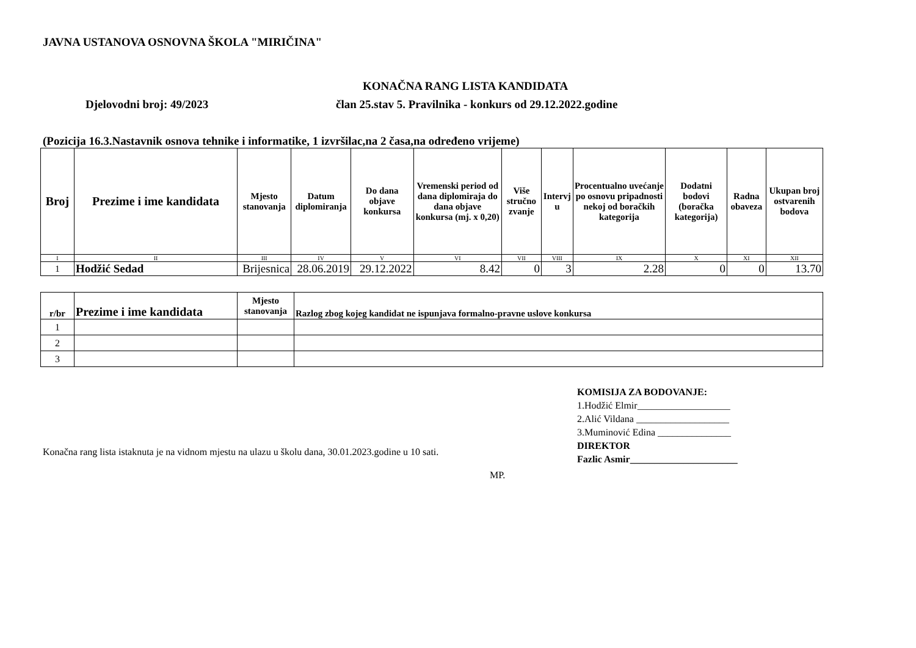JAVNA USTANOVA OSNOVNA ŠKOLA "MIRIČINA"
KONAČNA RANG LISTA KANDIDATA
Djelovodni broj: 49/2023 član 25.stav 5. Pravilnika - konkurs od 29.12.2022.godine
(Pozicija 16.3.Nastavnik osnova tehnike i informatike, 1 izvršilac,na 2 časa,na određeno vrijeme)
| Broj | Prezime i ime kandidata | Mjesto stanovanja | Datum diplomiranja | Do dana objave konkursa | Vremenski period od dana diplomiraja do dana objave konkursa (mj. x 0,20) | Više stručno zvanje | Intervj u | Procentualno uvećanje po osnovu pripadnosti nekoj od boračkih kategorija | Dodatni bodovi (boračka kategorija) | Radna obaveza | Ukupan broj ostvarenih bodova |
| --- | --- | --- | --- | --- | --- | --- | --- | --- | --- | --- | --- |
| I | II | III | IV | V | VI | VII | VIII | IX | X | XI | XII |
| 1 | Hodžić Sedad | Brijesnica | 28.06.2019 | 29.12.2022 | 8.42 | 0 | 3 | 2.28 | 0 | 0 | 13.70 |
| r/br | Prezime i ime kandidata | Mjesto stanovanja | Razlog zbog kojeg kandidat ne ispunjava formalno-pravne uslove konkursa |
| --- | --- | --- | --- |
| 1 | | | |
| 2 | | | |
| 3 | | | |
Konačna rang lista istaknuta je na vidnom mjestu na ulazu u školu dana, 30.01.2023.godine u 10 sati.
KOMISIJA ZA BODOVANJE:
1.Hodžić Elmir___________________
2.Alić Vildana ___________________
3.Muminović Edina _______________
DIREKTOR
Fazlic Asmir______________________
MP.